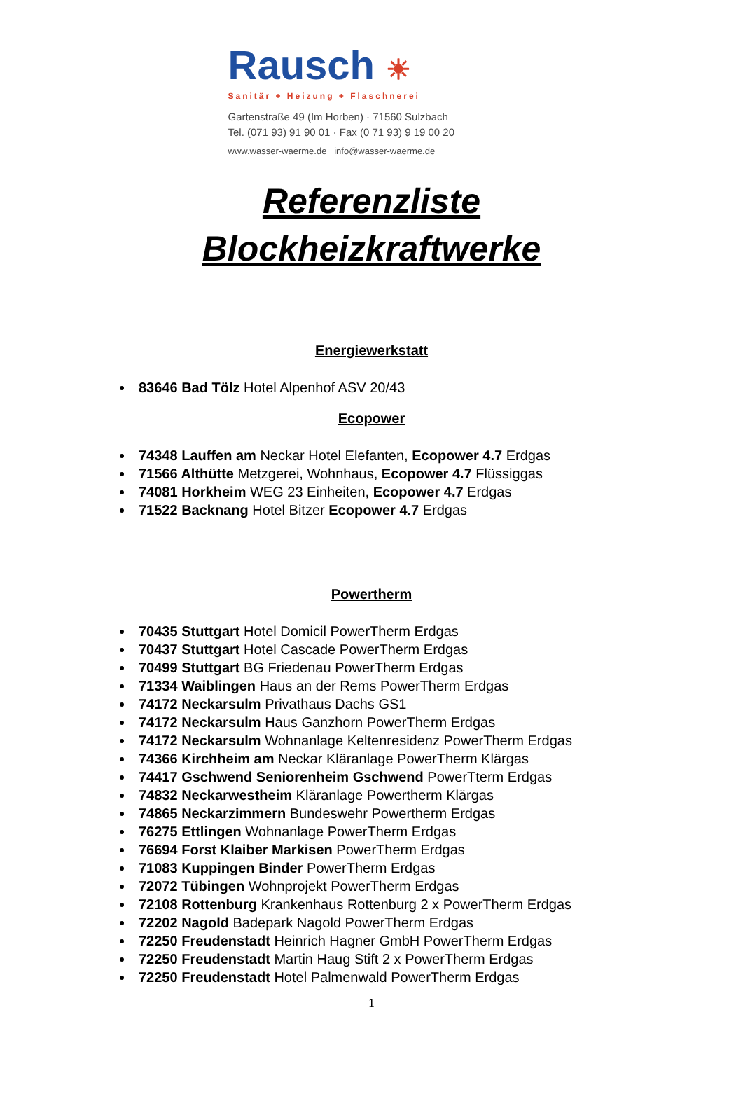Rausch ☀
Sanitär + Heizung + Flaschnerei
Gartenstraße 49 (Im Horben) · 71560 Sulzbach
Tel. (071 93) 91 90 01 · Fax (0 71 93) 9 19 00 20
www.wasser-waerme.de info@wasser-waerme.de
Referenzliste
Blockheizkraftwerke
Energiewerkstatt
83646 Bad Tölz Hotel Alpenhof ASV 20/43
Ecopower
74348 Lauffen am Neckar Hotel Elefanten, Ecopower 4.7 Erdgas
71566 Althütte Metzgerei, Wohnhaus, Ecopower 4.7 Flüssiggas
74081 Horkheim WEG 23 Einheiten, Ecopower 4.7 Erdgas
71522 Backnang Hotel Bitzer Ecopower 4.7 Erdgas
Powertherm
70435 Stuttgart Hotel Domicil PowerTherm Erdgas
70437 Stuttgart Hotel Cascade PowerTherm Erdgas
70499 Stuttgart BG Friedenau PowerTherm Erdgas
71334 Waiblingen Haus an der Rems PowerTherm Erdgas
74172 Neckarsulm Privathaus Dachs GS1
74172 Neckarsulm Haus Ganzhorn PowerTherm Erdgas
74172 Neckarsulm Wohnanlage Keltenresidenz PowerTherm Erdgas
74366 Kirchheim am Neckar Kläranlage PowerTherm Klärgas
74417 Gschwend Seniorenheim Gschwend PowerTterm Erdgas
74832 Neckarwestheim Kläranlage Powertherm Klärgas
74865 Neckarzimmern Bundeswehr Powertherm Erdgas
76275 Ettlingen Wohnanlage PowerTherm Erdgas
76694 Forst Klaiber Markisen PowerTherm Erdgas
71083 Kuppingen Binder PowerTherm Erdgas
72072 Tübingen Wohnprojekt PowerTherm Erdgas
72108 Rottenburg Krankenhaus Rottenburg 2 x PowerTherm Erdgas
72202 Nagold Badepark Nagold PowerTherm Erdgas
72250 Freudenstadt Heinrich Hagner GmbH PowerTherm Erdgas
72250 Freudenstadt Martin Haug Stift 2 x PowerTherm Erdgas
72250 Freudenstadt Hotel Palmenwald PowerTherm Erdgas
1